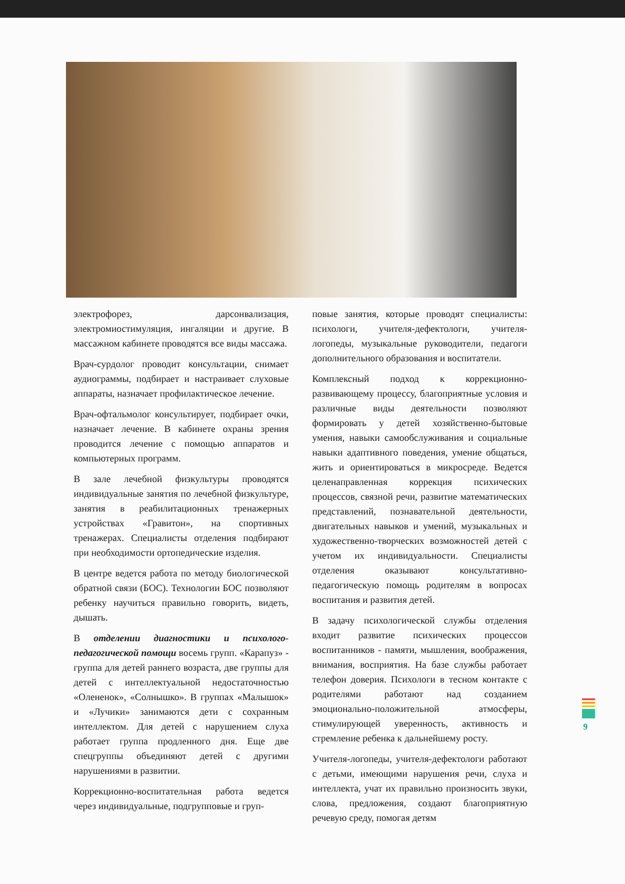электрофорез, дарсонвализация, электромиостимуляция, ингаляции и другие. В массажном кабинете проводятся все виды массажа.
Врач-сурдолог проводит консультации, снимает аудиограммы, подбирает и настраивает слуховые аппараты, назначает профилактическое лечение.
Врач-офтальмолог консультирует, подбирает очки, назначает лечение. В кабинете охраны зрения проводится лечение с помощью аппаратов и компьютерных программ.
В зале лечебной физкультуры проводятся индивидуальные занятия по лечебной физкультуре, занятия в реабилитационных тренажерных устройствах «Гравитон», на спортивных тренажерах. Специалисты отделения подбирают при необходимости ортопедические изделия.
В центре ведется работа по методу биологической обратной связи (БОС). Технологии БОС позволяют ребенку научиться правильно говорить, видеть, дышать.
В отделении диагностики и психолого-педагогической помощи восемь групп. «Карапуз» - группа для детей раннего возраста, две группы для детей с интеллектуальной недостаточностью «Олененок», «Солнышко». В группах «Малышок» и «Лучики» занимаются дети с сохранным интеллектом. Для детей с нарушением слуха работает группа продленного дня. Еще две спецгруппы объединяют детей с другими нарушениями в развитии.
Коррекционно-воспитательная работа ведется через индивидуальные, подгрупповые и груп-
повые занятия, которые проводят специалисты: психологи, учителя-дефектологи, учителя-логопеды, музыкальные руководители, педагоги дополнительного образования и воспитатели.
Комплексный подход к коррекционно-развивающему процессу, благоприятные условия и различные виды деятельности позволяют формировать у детей хозяйственно-бытовые умения, навыки самообслуживания и социальные навыки адаптивного поведения, умение общаться, жить и ориентироваться в микросреде. Ведется целенаправленная коррекция психических процессов, связной речи, развитие математических представлений, познавательной деятельности, двигательных навыков и умений, музыкальных и художественно-творческих возможностей детей с учетом их индивидуальности. Специалисты отделения оказывают консультативно-педагогическую помощь родителям в вопросах воспитания и развития детей.
В задачу психологической службы отделения входит развитие психических процессов воспитанников - памяти, мышления, воображения, внимания, восприятия. На базе службы работает телефон доверия. Психологи в тесном контакте с родителями работают над созданием эмоционально-положительной атмосферы, стимулирующей уверенность, активность и стремление ребенка к дальнейшему росту.
Учителя-логопеды, учителя-дефектологи работают с детьми, имеющими нарушения речи, слуха и интеллекта, учат их правильно произносить звуки, слова, предложения, создают благоприятную речевую среду, помогая детям
9